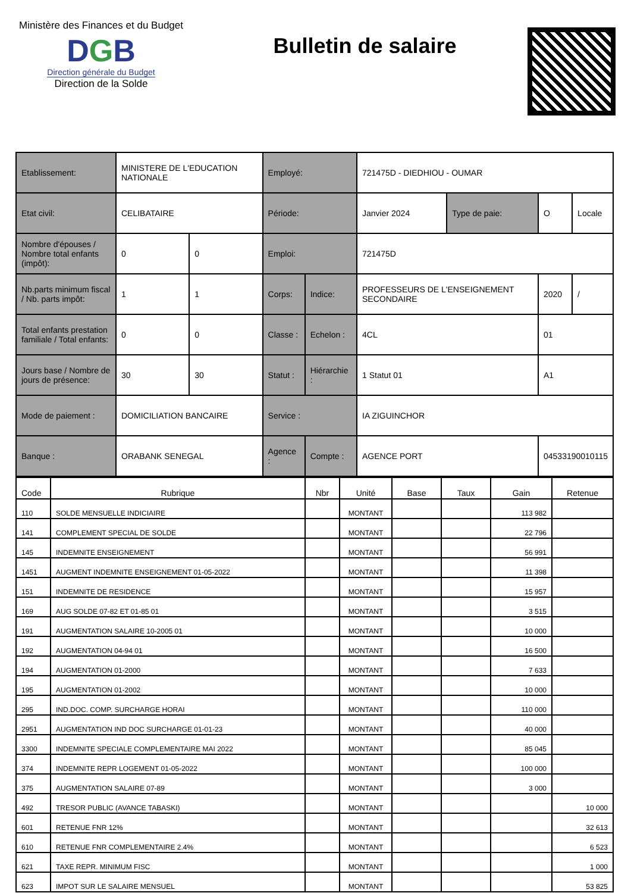Ministère des Finances et du Budget
DGB
Direction générale du Budget
Direction de la Solde
Bulletin de salaire
| Etablissement: | MINISTERE DE L'EDUCATION NATIONALE | | Employé: | | 721475D - DIEDHIOU - OUMAR | | | |
| Etat civil: | CELIBATAIRE | | Période: | | Janvier 2024 | Type de paie: | O | Locale |
| Nombre d'épouses / Nombre total enfants (impôt): | 0 | 0 | Emploi: | | 721475D | | | |
| Nb.parts minimum fiscal / Nb. parts impôt: | 1 | 1 | Corps: | Indice: | PROFESSEURS DE L'ENSEIGNEMENT SECONDAIRE | | 2020 | / |
| Total enfants prestation familiale / Total enfants: | 0 | 0 | Classe : | Echelon : | 4CL | | 01 | |
| Jours base / Nombre de jours de présence: | 30 | 30 | Statut : | Hiérarchie : | 1 Statut 01 | | A1 | |
| Mode de paiement : | DOMICILIATION BANCAIRE | | Service : | | IA ZIGUINCHOR | | | |
| Banque : | ORABANK SENEGAL | | Agence : | Compte : | AGENCE PORT | | 04533190010115 | |
| Code | Rubrique | Nbr | Unité | Base | Taux | Gain | Retenue |
| --- | --- | --- | --- | --- | --- | --- | --- |
| 110 | SOLDE MENSUELLE INDICIAIRE | | MONTANT | | | 113 982 | |
| 141 | COMPLEMENT SPECIAL DE SOLDE | | MONTANT | | | 22 796 | |
| 145 | INDEMNITE ENSEIGNEMENT | | MONTANT | | | 56 991 | |
| 1451 | AUGMENT INDEMNITE ENSEIGNEMENT 01-05-2022 | | MONTANT | | | 11 398 | |
| 151 | INDEMNITE DE RESIDENCE | | MONTANT | | | 15 957 | |
| 169 | AUG SOLDE 07-82 ET 01-85 01 | | MONTANT | | | 3 515 | |
| 191 | AUGMENTATION SALAIRE 10-2005 01 | | MONTANT | | | 10 000 | |
| 192 | AUGMENTATION 04-94 01 | | MONTANT | | | 16 500 | |
| 194 | AUGMENTATION 01-2000 | | MONTANT | | | 7 633 | |
| 195 | AUGMENTATION 01-2002 | | MONTANT | | | 10 000 | |
| 295 | IND.DOC. COMP. SURCHARGE HORAI | | MONTANT | | | 110 000 | |
| 2951 | AUGMENTATION IND DOC SURCHARGE 01-01-23 | | MONTANT | | | 40 000 | |
| 3300 | INDEMNITE SPECIALE COMPLEMENTAIRE MAI 2022 | | MONTANT | | | 85 045 | |
| 374 | INDEMNITE REPR LOGEMENT 01-05-2022 | | MONTANT | | | 100 000 | |
| 375 | AUGMENTATION SALAIRE 07-89 | | MONTANT | | | 3 000 | |
| 492 | TRESOR PUBLIC (AVANCE TABASKI) | | MONTANT | | | | 10 000 |
| 601 | RETENUE FNR 12% | | MONTANT | | | | 32 613 |
| 610 | RETENUE FNR COMPLEMENTAIRE 2.4% | | MONTANT | | | | 6 523 |
| 621 | TAXE REPR. MINIMUM FISC | | MONTANT | | | | 1 000 |
| 623 | IMPOT SUR LE SALAIRE MENSUEL | | MONTANT | | | | 53 825 |